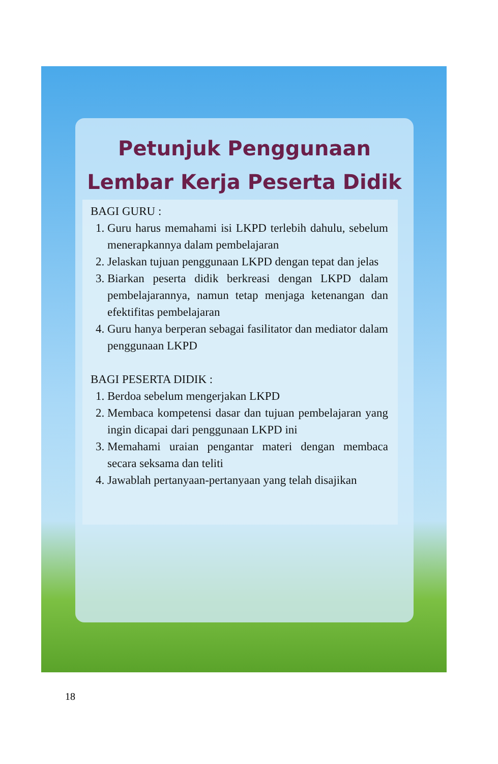Petunjuk Penggunaan
Lembar Kerja Peserta Didik
BAGI GURU :
1. Guru harus memahami isi LKPD terlebih dahulu, sebelum menerapkannya dalam pembelajaran
2. Jelaskan tujuan penggunaan LKPD dengan tepat dan jelas
3. Biarkan peserta didik berkreasi dengan LKPD dalam pembelajarannya, namun tetap menjaga ketenangan dan efektifitas pembelajaran
4. Guru hanya berperan sebagai fasilitator dan mediator dalam penggunaan LKPD
BAGI PESERTA DIDIK :
1. Berdoa sebelum mengerjakan LKPD
2. Membaca kompetensi dasar dan tujuan pembelajaran yang ingin dicapai dari penggunaan LKPD ini
3. Memahami uraian pengantar materi dengan membaca secara seksama dan teliti
4. Jawablah pertanyaan-pertanyaan yang telah disajikan
18